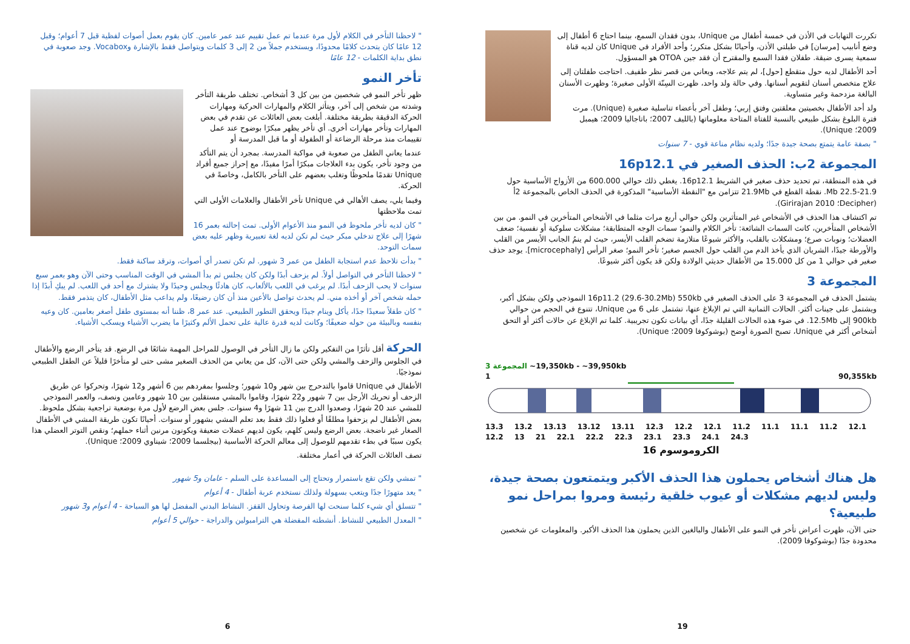تكررت التهابات في الأذن في خمسة أطفال من Unique، بدون فقدان السمع، بينما احتاج 6 أطفال إلى وضع أنابيب [مرسان] في طبلتي الأذن، وأحيانًا بشكل متكرر؛ وأحد الأفراد في Unique كان لديه قناة سمعية يسرى ضيقة. طفلان فقدا السمع والمقترح أن فقد جين OTOA هو المسؤول.
أحد الأطفال لديه حول متقطع [حول]، لم يتم علاجه، ويعاني من قصر نظر طفيف. احتاجت طفلتان إلى علاج متخصص أسنان لتقويم أسنانها. وفي حالة ولد واحد، ظهرت السِنّة الأولى صغيرة؛ وظهرت الأسنان البالغة مزدحمة وغير متساوية.
ولد أحد الأطفال بخصيتين معلقتين وفتق إربي؛ وطفل آخر بأعضاء تناسلية صغيرة (Unique). مرت فترة البلوغ بشكل طبيعي بالنسبة للفتاة المتاحة معلوماتها (بالليف 2007؛ باتاجاليا 2009؛ هيمبل 2009؛ Unique).
" بصفة عامة يتمتع بصحة جيدة جدًا؛ ولديه نظام مناعة قوي - 7 سنوات
المجموعة 2ب: الحذف الصغير في 16p12.1
في هذه المنطقة، تم تحديد حذف صغير في الشريط 16p12.1. يغطي ذلك حوالي 600.000 من الأزواج الأساسية حول 21.9-22.5 Mb. نقطة القطع في 21.9Mb تتزامن مع "النقطة الأساسية" المذكورة في الحذف الخاص بالمجموعة 2أ (Decipher؛ Girirajan 2010).
تم اكتشاف هذا الحذف في الأشخاص غير المتأثرين ولكن حوالي أربع مرات مثلما في الأشخاص المتأخرين في النمو. من بين الأشخاص المتأخرين، كانت السمات الشائعة: تأخر الكلام والنمو؛ سمات الوجه المتطابقة؛ مشكلات سلوكية أو نفسية؛ ضعف العضلات؛ ونوبات صرع؛ ومشكلات بالقلب، والأكثر شيوعًا متلازمة تضخم القلب الأيسر، حيث لم ينمُ الجانب الأيسر من القلب والأورطة جيدًا، الشريان الذي يأخذ الدم من القلب حول الجسم صغير؛ تأخر النمو؛ صغر الرأس [microcephaly]. يوجد حذف صغير في حوالي 1 من كل 15.000 من الأطفال حديثي الولادة ولكن قد يكون أكثر شيوعًا.
المجموعة 3
يشتمل الحذف في المجموعة 3 على الحذف الصغير في 16p11.2 (29.6-30.2Mb) 550kb النموذجي ولكن بشكل أكبر، ويشتمل على جينات أكثر. الحالات الثمانية التي تم الإبلاغ عنها، تشتمل على 6 من Unique، تتنوع في الحجم من حوالي 900kb إلى 12.5Mb. في ضوء هذه الحالات القليلة جدًا، أي بيانات تكون تجريبية. كلما تم الإبلاغ عن حالات أكثر أو التحق أشخاص أكثر في Unique، تصبح الصورة أوضح (بوشوكوفا 2009؛ Unique).
المجموعة 3 ~19,350kb - ~39,950kb
1 90,355kb
13.3 13.2 13.13 13.12 13.11 12.3 12.2 12.1 11.2 11.1 11.1 11.2 12.1 12.2 13 21 22.1 22.2 22.3 23.1 23.3 24.1 24.3
الكروموسوم 16
هل هناك أشخاص يحملون هذا الحذف الأكبر ويتمتعون بصحة جيدة، وليس لديهم مشكلات أو عيوب خلقية رئيسة ومروا بمراحل نمو طبيعية؟
حتى الآن، ظهرت أعراض تأخر في النمو على الأطفال والبالغين الذين يحملون هذا الحذف الأكبر. والمعلومات عن شخصين محدودة جدًا (بوشوكوفا 2009).
19
" لاحظنا التأخر في الكلام لأول مرة عندما تم عمل تقييم عند عمر عامين. كان يقوم بعمل أصوات لفظية قبل 7 أعوام؛ وقبل 12 عامًا كان يتحدث كلامًا محدودًا، ويستخدم جملاً من 2 إلى 3 كلمات ويتواصل فقط بالإشارة وVocabox. وجد صعوبة في نطق بداية الكلمات - 12 عامًا
تأخر النمو
ظهر تأخر النمو في شخصين من بين كل 3 أشخاص. تختلف طريقة التأخر وشدته من شخص إلى آخر، ويتأثر الكلام والمهارات الحركية ومهارات الحركة الدقيقة بطريقة مختلفة. أبلغت بعض العائلات عن تقدم في بعض المهارات وتأخر مهارات أخرى. أي تأخر يظهر مبكرًا بوضوح عند عمل تقييمات منذ مرحلة الرضاعة أو الطفولة أو ما قبل المدرسة أو
عندما يعاني الطفل من صعوبة في مواكبة المدرسة. بمجرد أن يتم التأكد من وجود تأخر، يكون بدء العلاجات مبكرًا أمرًا مفيدًا، مع إحراز جميع أفراد Unique تقدمًا ملحوظًا وتغلب بعضهم على التأخر بالكامل، وخاصةً في الحركة.
وفيما يلي، يصف الأهالي في Unique تأخر الأطفال والعلامات الأولى التي تمت ملاحظتها
" كان لديه تأخر ملحوظ في النمو منذ الأعوام الأولى. تمت إحالته بعمر 16 شهرًا إلى علاج تدخلي مبكر حيث لم تكن لديه لغة تعبيرية وظهر عليه بعض سمات التوحد.
" بدأت تلاحظ عدم استجابة الطفل من عمر 3 شهور. لم تكن تصدر أي أصوات، وترقد ساكنة فقط.
" لاحظنا التأخر في التواصل أولاً. لم يزحف أبدًا ولكن كان يجلس ثم بدأ المشي في الوقت المناسب وحتى الآن وهو بعمر سبع سنوات لا يحب الزحف أبدًا. لم يرغب في اللعب بالألعاب، كان هادئًا ويجلس وحيدًا ولا يشترك مع أحد في اللعب. لم يبكِ أبدًا إذا حمله شخص آخر أو أخذه مني. لم يحدث تواصل بالأعين منذ أن كان رضيعًا، ولم يداعب مثل الأطفال، كان يتذمر فقط.
" كان طفلاً سعيدًا جدًا، يأكل وينام جيدًا ويحقق التطور الطبيعي. عند عمر 8، ظننا أنه بمستوى طفل أصغر بعامين. كان وعيه بنفسه وبالبيئة من حوله ضعيفًا؛ وكانت لديه قدرة عالية على تحمل الألم وكثيرًا ما يضرب الأشياء ويسكب الأشياء.
الحركة أقل تأثرًا من التفكير ولكن ما زال التأخر في الوصول للمراحل المهمة شائعًا في الرضع. قد يتأخر الرضع والأطفال في الجلوس والزحف والمشي ولكن حتى الآن، كل من يعاني من الحذف الصغير مشى حتى لو متأخرًا قليلاً عن الطفل الطبيعي نموذجيًا.
الأطفال في Unique قاموا بالتدحرج بين شهر و10 شهور؛ وجلسوا بمفردهم بين 6 أشهر و12 شهرًا، وتحركوا عن طريق الزحف أو تحريك الأرجل بين 7 شهور و22 شهرًا، وقاموا بالمشي مستقلين بين 10 شهور وعامين ونصف، والعمر النموذجي للمشي عند 20 شهرًا، وصعدوا الدرج بين 11 شهرًا و4 سنوات. جلس بعض الرضع لأول مرة بوضعية تراجعية بشكل ملحوظ. بعض الأطفال لم يزحفوا مطلقًا أو فعلوا ذلك فقط بعد تعلم المشي بشهور أو سنوات. أحيانًا تكون طريقة المشي في الأطفال الصغار غير ناضجة. بعض الرضع وليس كلهم، يكون لديهم عضلات ضعيفة ويكونون مرنين أثناء حملهم؛ ونقص التوتر العضلي هذا يكون سببًا في بطء تقدمهم للوصول إلى معالم الحركة الأساسية (بيجلسما 2009؛ شيناوي 2009؛ Unique).
تصف العائلات الحركة في أعمار مختلفة.
" تمشي ولكن تقع باستمرار وتحتاج إلى المساعدة على السلم - عامان و5 شهور
" يعد متهورًا جدًا ويتعب بسهولة ولذلك نستخدم عربة أطفال - 4 أعوام
" تتسلق أي شيء كلما سنحت لها الفرصة وتحاول القفز. النشاط البدني المفضل لها هو السباحة - 4 أعوام و3 شهور
" المعدل الطبيعي للنشاط. أنشطته المفضلة هي الترامبولين والدراجة - حوالي 5 أعوام
6